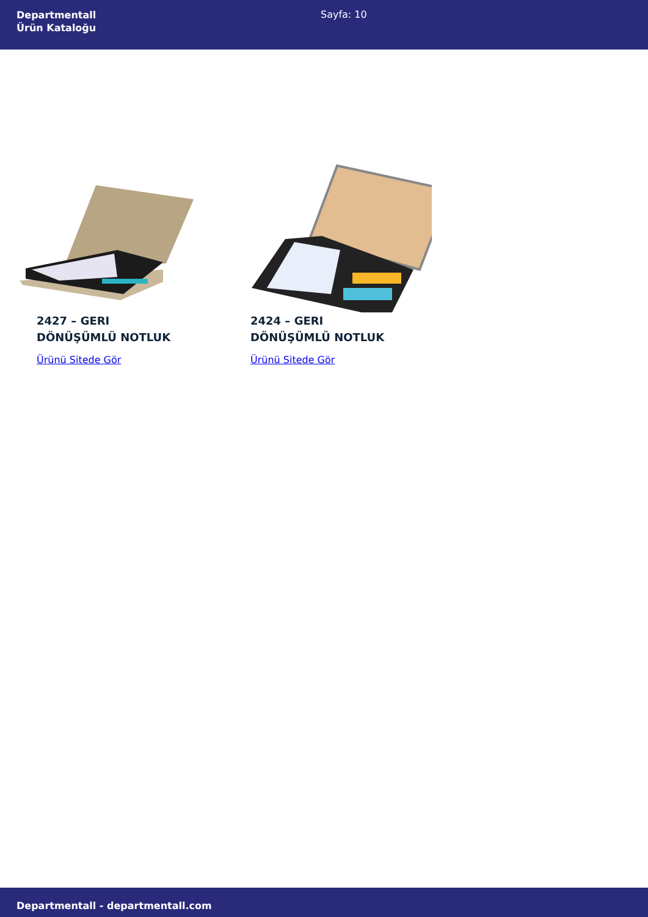Departmentall
Ürün Kataloğu
Sayfa: 10
2427 – GERI
DÖNÜŞÜMLÜ NOTLUK
Ürünü Sitede Gör
2424 – GERI
DÖNÜŞÜMLÜ NOTLUK
Ürünü Sitede Gör
Departmentall - departmentall.com